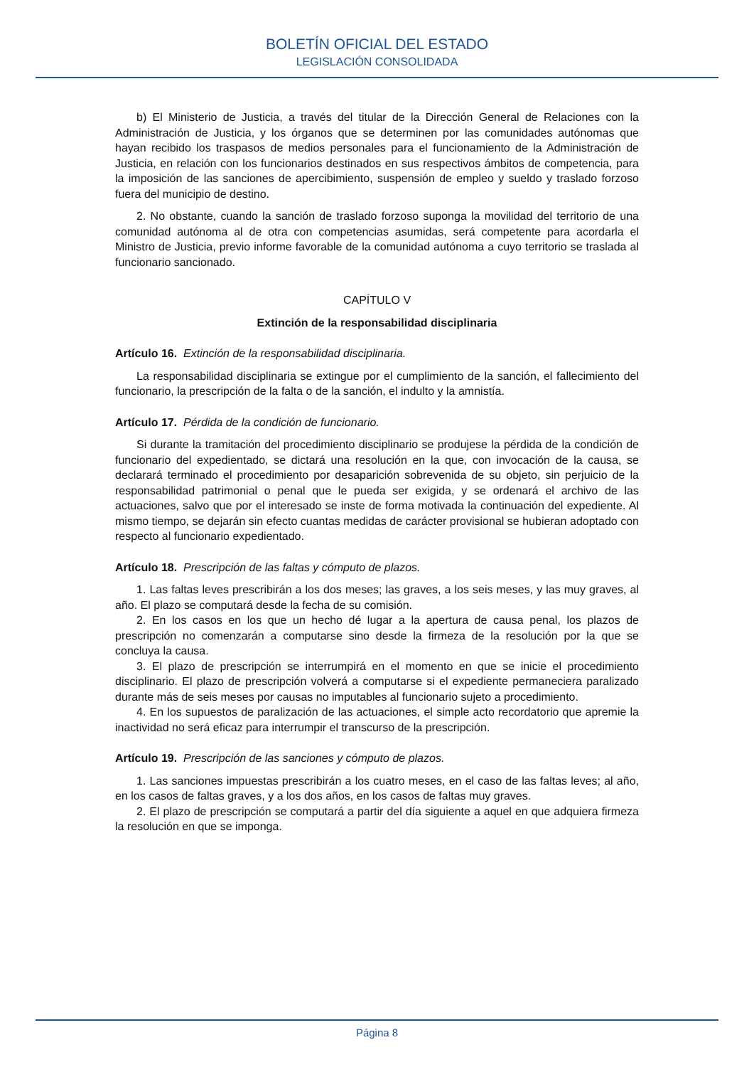BOLETÍN OFICIAL DEL ESTADO
LEGISLACIÓN CONSOLIDADA
b) El Ministerio de Justicia, a través del titular de la Dirección General de Relaciones con la Administración de Justicia, y los órganos que se determinen por las comunidades autónomas que hayan recibido los traspasos de medios personales para el funcionamiento de la Administración de Justicia, en relación con los funcionarios destinados en sus respectivos ámbitos de competencia, para la imposición de las sanciones de apercibimiento, suspensión de empleo y sueldo y traslado forzoso fuera del municipio de destino.
2. No obstante, cuando la sanción de traslado forzoso suponga la movilidad del territorio de una comunidad autónoma al de otra con competencias asumidas, será competente para acordarla el Ministro de Justicia, previo informe favorable de la comunidad autónoma a cuyo territorio se traslada al funcionario sancionado.
CAPÍTULO V
Extinción de la responsabilidad disciplinaria
Artículo 16. Extinción de la responsabilidad disciplinaria.
La responsabilidad disciplinaria se extingue por el cumplimiento de la sanción, el fallecimiento del funcionario, la prescripción de la falta o de la sanción, el indulto y la amnistía.
Artículo 17. Pérdida de la condición de funcionario.
Si durante la tramitación del procedimiento disciplinario se produjese la pérdida de la condición de funcionario del expedientado, se dictará una resolución en la que, con invocación de la causa, se declarará terminado el procedimiento por desaparición sobrevenida de su objeto, sin perjuicio de la responsabilidad patrimonial o penal que le pueda ser exigida, y se ordenará el archivo de las actuaciones, salvo que por el interesado se inste de forma motivada la continuación del expediente. Al mismo tiempo, se dejarán sin efecto cuantas medidas de carácter provisional se hubieran adoptado con respecto al funcionario expedientado.
Artículo 18. Prescripción de las faltas y cómputo de plazos.
1. Las faltas leves prescribirán a los dos meses; las graves, a los seis meses, y las muy graves, al año. El plazo se computará desde la fecha de su comisión.
2. En los casos en los que un hecho dé lugar a la apertura de causa penal, los plazos de prescripción no comenzarán a computarse sino desde la firmeza de la resolución por la que se concluya la causa.
3. El plazo de prescripción se interrumpirá en el momento en que se inicie el procedimiento disciplinario. El plazo de prescripción volverá a computarse si el expediente permaneciera paralizado durante más de seis meses por causas no imputables al funcionario sujeto a procedimiento.
4. En los supuestos de paralización de las actuaciones, el simple acto recordatorio que apremie la inactividad no será eficaz para interrumpir el transcurso de la prescripción.
Artículo 19. Prescripción de las sanciones y cómputo de plazos.
1. Las sanciones impuestas prescribirán a los cuatro meses, en el caso de las faltas leves; al año, en los casos de faltas graves, y a los dos años, en los casos de faltas muy graves.
2. El plazo de prescripción se computará a partir del día siguiente a aquel en que adquiera firmeza la resolución en que se imponga.
Página 8